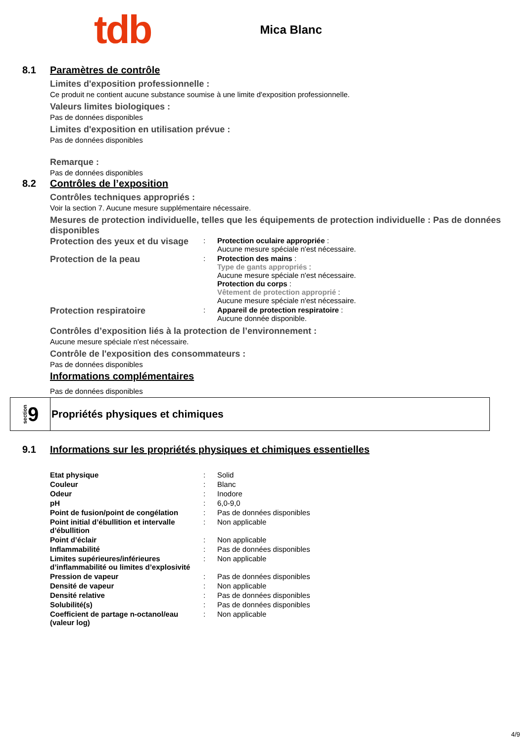tdb
Mica Blanc
8.1 Paramètres de contrôle
Limites d'exposition professionnelle :
Ce produit ne contient aucune substance soumise à une limite d'exposition professionnelle.
Valeurs limites biologiques :
Pas de données disponibles
Limites d'exposition en utilisation prévue :
Pas de données disponibles
Remarque :
Pas de données disponibles
8.2 Contrôles de l’exposition
Contrôles techniques appropriés :
Voir la section 7. Aucune mesure supplémentaire nécessaire.
Mesures de protection individuelle, telles que les équipements de protection individuelle : Pas de données disponibles
| Protection des yeux et du visage | : | Protection oculaire appropriée : Aucune mesure spéciale n'est nécessaire. |
| Protection de la peau | : | Protection des mains : Type de gants appropriés : Aucune mesure spéciale n'est nécessaire. Protection du corps : Vêtement de protection approprié : Aucune mesure spéciale n'est nécessaire. |
| Protection respiratoire | : | Appareil de protection respiratoire : Aucune donnée disponible. |
Contrôles d’exposition liés à la protection de l’environnement :
Aucune mesure spéciale n'est nécessaire.
Contrôle de l'exposition des consommateurs :
Pas de données disponibles
Informations complémentaires
Pas de données disponibles
section 9
Propriétés physiques et chimiques
9.1 Informations sur les propriétés physiques et chimiques essentielles
| Etat physique | : | Solid |
| Couleur | : | Blanc |
| Odeur | : | Inodore |
| pH | : | 6,0-9,0 |
| Point de fusion/point de congélation | : | Pas de données disponibles |
| Point initial d’ébullition et intervalle d’ébullition | : | Non applicable |
| Point d’éclair | : | Non applicable |
| Inflammabilité | : | Pas de données disponibles |
| Limites supérieures/inférieures d’inflammabilité ou limites d’explosivité | : | Non applicable |
| Pression de vapeur | : | Pas de données disponibles |
| Densité de vapeur | : | Non applicable |
| Densité relative | : | Pas de données disponibles |
| Solubilité(s) | : | Pas de données disponibles |
| Coefficient de partage n-octanol/eau (valeur log) | : | Non applicable |
4/9